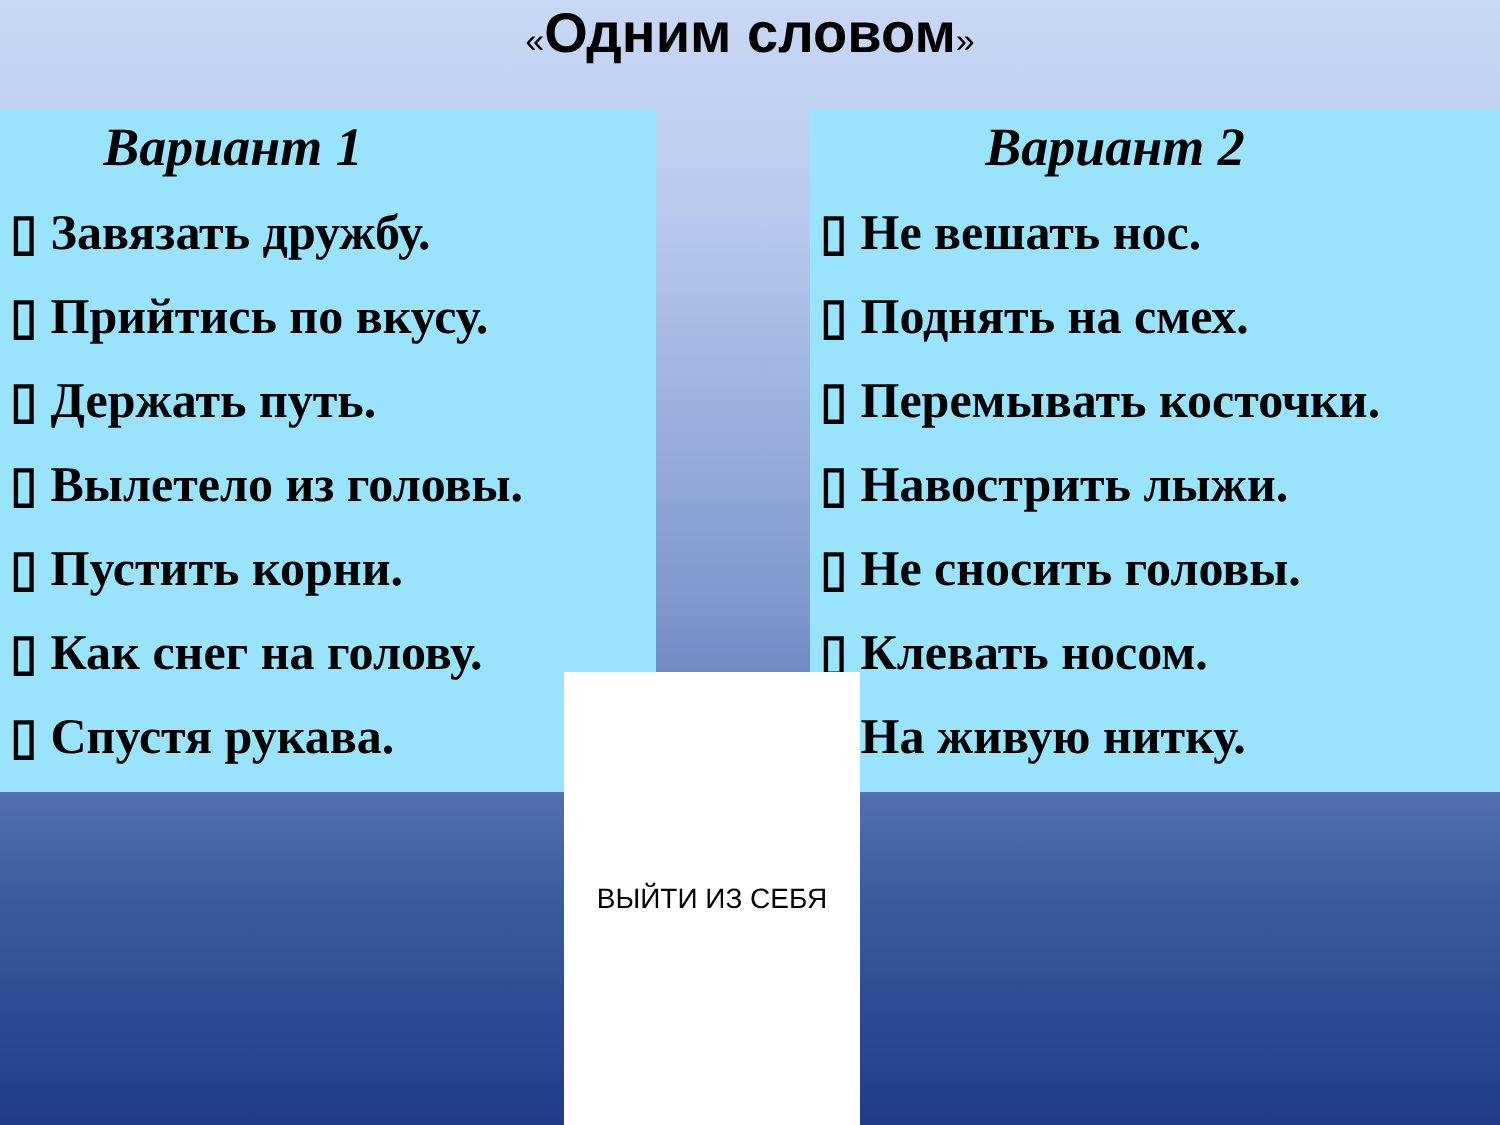«Одним словом»
Вариант 1
▯ Завязать дружбу.
▯ Прийтись по вкусу.
▯ Держать путь.
▯ Вылетело из головы.
▯ Пустить корни.
▯ Как снег на голову.
▯ Спустя рукава.
Вариант 2
▯ Не вешать нос.
▯ Поднять на смех.
▯ Перемывать косточки.
▯ Навострить лыжи.
▯ Не сносить головы.
▯ Клевать носом.
▯ На живую нитку.
ВЫЙТИ ИЗ СЕБЯ